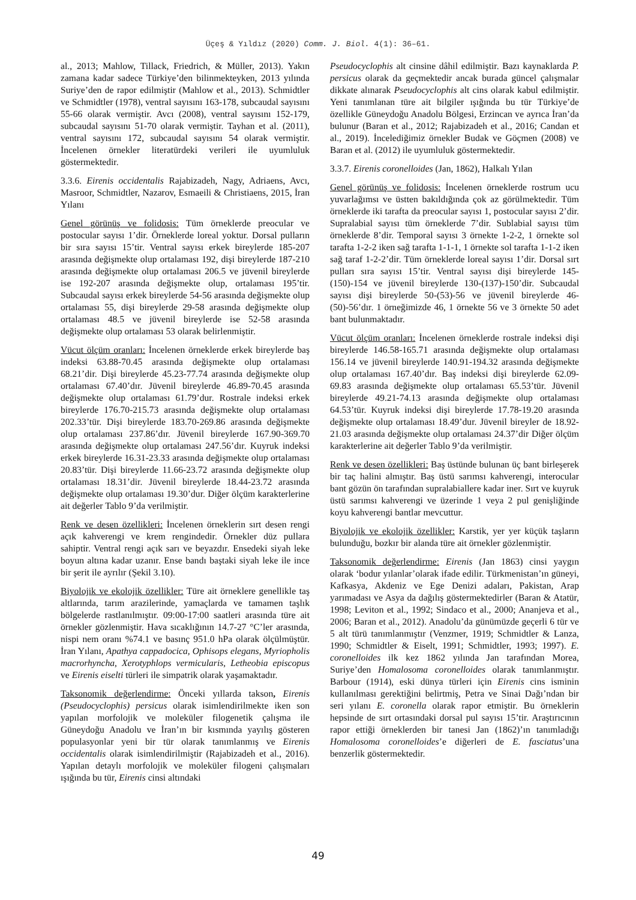Üçeş & Yıldız (2020) Comm. J. Biol. 4(1): 36–61.
al., 2013; Mahlow, Tillack, Friedrich, & Müller, 2013). Yakın zamana kadar sadece Türkiye’den bilinmekteyken, 2013 yılında Suriye’den de rapor edilmiştir (Mahlow et al., 2013). Schmidtler ve Schmidtler (1978), ventral sayısını 163-178, subcaudal sayısını 55-66 olarak vermiştir. Avcı (2008), ventral sayısını 152-179, subcaudal sayısını 51-70 olarak vermiştir. Tayhan et al. (2011), ventral sayısını 172, subcaudal sayısını 54 olarak vermiştir. İncelenen örnekler literatürdeki verileri ile uyumluluk göstermektedir.
3.3.6. Eirenis occidentalis Rajabizadeh, Nagy, Adriaens, Avcı, Masroor, Schmidtler, Nazarov, Esmaeili & Christiaens, 2015, İran Yılanı
Genel görünüş ve folidosis: Tüm örneklerde preocular ve postocular sayısı 1’dir. Örneklerde loreal yoktur. Dorsal pulların bir sıra sayısı 15’tir. Ventral sayısı erkek bireylerde 185-207 arasında değişmekte olup ortalaması 192, dişi bireylerde 187-210 arasında değişmekte olup ortalaması 206.5 ve jüvenil bireylerde ise 192-207 arasında değişmekte olup, ortalaması 195’tir. Subcaudal sayısı erkek bireylerde 54-56 arasında değişmekte olup ortalaması 55, dişi bireylerde 29-58 arasında değişmekte olup ortalaması 48.5 ve jüvenil bireylerde ise 52-58 arasında değişmekte olup ortalaması 53 olarak belirlenmiştir.
Vücut ölçüm oranları: İncelenen örneklerde erkek bireylerde baş indeksi 63.88-70.45 arasında değişmekte olup ortalaması 68.21’dir. Dişi bireylerde 45.23-77.74 arasında değişmekte olup ortalaması 67.40’dır. Jüvenil bireylerde 46.89-70.45 arasında değişmekte olup ortalaması 61.79’dur. Rostrale indeksi erkek bireylerde 176.70-215.73 arasında değişmekte olup ortalaması 202.33’tür. Dişi bireylerde 183.70-269.86 arasında değişmekte olup ortalaması 237.86’dır. Jüvenil bireylerde 167.90-369.70 arasında değişmekte olup ortalaması 247.56’dır. Kuyruk indeksi erkek bireylerde 16.31-23.33 arasında değişmekte olup ortalaması 20.83’tür. Dişi bireylerde 11.66-23.72 arasında değişmekte olup ortalaması 18.31’dir. Jüvenil bireylerde 18.44-23.72 arasında değişmekte olup ortalaması 19.30’dur. Diğer ölçüm karakterlerine ait değerler Tablo 9’da verilmiştir.
Renk ve desen özellikleri: İncelenen örneklerin sırt desen rengi açık kahverengi ve krem rengindedir. Örnekler düz pullara sahiptir. Ventral rengi açık sarı ve beyazdır. Ensedeki siyah leke boyun altına kadar uzanır. Ense bandı baştaki siyah leke ile ince bir şerit ile ayrılır (Şekil 3.10).
Biyolojik ve ekolojik özellikler: Türe ait örneklere genellikle taş altlarında, tarım arazilerinde, yamaçlarda ve tamamen taşlık bölgelerde rastlanılmıştır. 09:00-17:00 saatleri arasında türe ait örnekler gözlenmiştir. Hava sıcaklığının 14.7-27 °C’ler arasında, nispi nem oranı %74.1 ve basınç 951.0 hPa olarak ölçülmüştür. İran Yılanı, Apathya cappadocica, Ophisops elegans, Myriopholis macrorhyncha, Xerotyphlops vermicularis, Letheobia episcopus ve Eirenis eiselti türleri ile simpatrik olarak yaşamaktadır.
Taksonomik değerlendirme: Önceki yıllarda takson, Eirenis (Pseudocyclophis) persicus olarak isimlendirilmekte iken son yapılan morfolojik ve moleküler filogenetik çalışma ile Güneydoğu Anadolu ve İran’ın bir kısmında yayılış gösteren populasyonlar yeni bir tür olarak tanımlanmış ve Eirenis occidentalis olarak isimlendirilmiştir (Rajabizadeh et al., 2016). Yapılan detaylı morfolojik ve moleküler filogeni çalışmaları ışığında bu tür, Eirenis cinsi altındaki
Pseudocyclophis alt cinsine dâhil edilmiştir. Bazı kaynaklarda P. persicus olarak da geçmektedir ancak burada güncel çalışmalar dikkate alınarak Pseudocyclophis alt cins olarak kabul edilmiştir. Yeni tanımlanan türe ait bilgiler ışığında bu tür Türkiye’de özellikle Güneydoğu Anadolu Bölgesi, Erzincan ve ayrıca İran’da bulunur (Baran et al., 2012; Rajabizadeh et al., 2016; Candan et al., 2019). İncelediğimiz örnekler Budak ve Göçmen (2008) ve Baran et al. (2012) ile uyumluluk göstermektedir.
3.3.7. Eirenis coronelloides (Jan, 1862), Halkalı Yılan
Genel görünüş ve folidosis: İncelenen örneklerde rostrum ucu yuvarlağımsı ve üstten bakıldığında çok az görülmektedir. Tüm örneklerde iki tarafta da preocular sayısı 1, postocular sayısı 2’dir. Supralabial sayısı tüm örneklerde 7’dir. Sublabial sayısı tüm örneklerde 8’dir. Temporal sayısı 3 örnekte 1-2-2, 1 örnekte sol tarafta 1-2-2 iken sağ tarafta 1-1-1, 1 örnekte sol tarafta 1-1-2 iken sağ taraf 1-2-2’dir. Tüm örneklerde loreal sayısı 1’dir. Dorsal sırt pulları sıra sayısı 15’tir. Ventral sayısı dişi bireylerde 145-(150)-154 ve jüvenil bireylerde 130-(137)-150’dir. Subcaudal sayısı dişi bireylerde 50-(53)-56 ve jüvenil bireylerde 46-(50)-56’dır. 1 örneğimizde 46, 1 örnekte 56 ve 3 örnekte 50 adet bant bulunmaktadır.
Vücut ölçüm oranları: İncelenen örneklerde rostrale indeksi dişi bireylerde 146.58-165.71 arasında değişmekte olup ortalaması 156.14 ve jüvenil bireylerde 140.91-194.32 arasında değişmekte olup ortalaması 167.40’dır. Baş indeksi dişi bireylerde 62.09-69.83 arasında değişmekte olup ortalaması 65.53’tür. Jüvenil bireylerde 49.21-74.13 arasında değişmekte olup ortalaması 64.53’tür. Kuyruk indeksi dişi bireylerde 17.78-19.20 arasında değişmekte olup ortalaması 18.49’dur. Jüvenil bireyler de 18.92-21.03 arasında değişmekte olup ortalaması 24.37’dir Diğer ölçüm karakterlerine ait değerler Tablo 9’da verilmiştir.
Renk ve desen özellikleri: Baş üstünde bulunan üç bant birleşerek bir taç halini almıştır. Baş üstü sarımsı kahverengi, interocular bant gözün ön tarafından supralabiallere kadar iner. Sırt ve kuyruk üstü sarımsı kahverengi ve üzerinde 1 veya 2 pul genişliğinde koyu kahverengi bantlar mevcuttur.
Biyolojik ve ekolojik özellikler: Karstik, yer yer küçük taşların bulunduğu, bozkır bir alanda türe ait örnekler gözlenmiştir.
Taksonomik değerlendirme: Eirenis (Jan 1863) cinsi yaygın olarak ‘bodur yılanlar’olarak ifade edilir. Türkmenistan’ın güneyi, Kafkasya, Akdeniz ve Ege Denizi adaları, Pakistan, Arap yarımadası ve Asya da dağılış göstermektedirler (Baran & Atatür, 1998; Leviton et al., 1992; Sindaco et al., 2000; Ananjeva et al., 2006; Baran et al., 2012). Anadolu’da günümüzde geçerli 6 tür ve 5 alt türü tanımlanmıştır (Venzmer, 1919; Schmidtler & Lanza, 1990; Schmidtler & Eiselt, 1991; Schmidtler, 1993; 1997). E. coronelloides ilk kez 1862 yılında Jan tarafından Morea, Suriye’den Homalosoma coronelloides olarak tanımlanmıştır. Barbour (1914), eski dünya türleri için Eirenis cins isminin kullanılması gerektiğini belirtmiş, Petra ve Sinai Dağı’ndan bir seri yılanı E. coronella olarak rapor etmiştir. Bu örneklerin hepsinde de sırt ortasındaki dorsal pul sayısı 15’tir. Araştırıcının rapor ettiği örneklerden bir tanesi Jan (1862)’ın tanımladığı Homalosoma coronelloides’e diğerleri de E. fasciatus’una benzerlik göstermektedir.
49